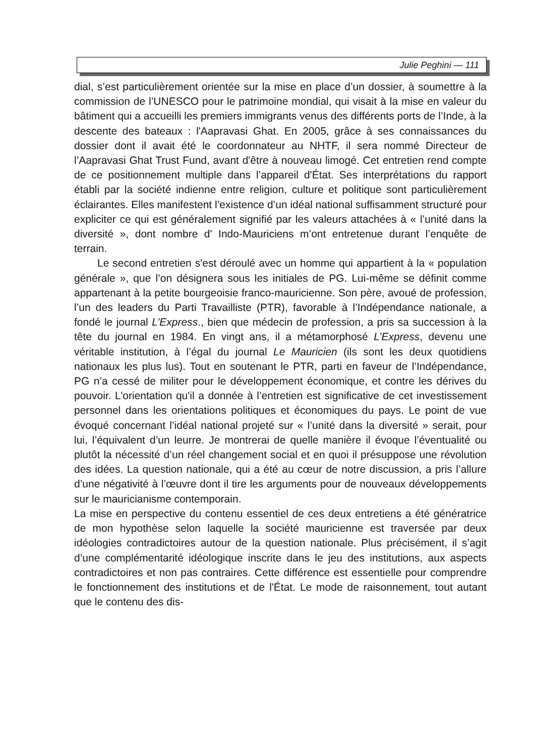Julie Peghini — 111
dial, s’est particulièrement orientée sur la mise en place d’un dossier, à soumettre à la commission de l’UNESCO pour le patrimoine mondial, qui visait à la mise en valeur du bâtiment qui a accueilli les premiers immigrants venus des différents ports de l’Inde, à la descente des bateaux : l'Aapravasi Ghat. En 2005, grâce à ses connaissances du dossier dont il avait été le coordonnateur au NHTF, il sera nommé Directeur de l’Aapravasi Ghat Trust Fund, avant d'être à nouveau limogé. Cet entretien rend compte de ce positionnement multiple dans l’appareil d'État. Ses interprétations du rapport établi par la société indienne entre religion, culture et politique sont particulièrement éclairantes. Elles manifestent l’existence d’un idéal national suffisamment structuré pour expliciter ce qui est généralement signifié par les valeurs attachées à « l’unité dans la diversité », dont nombre d' Indo-Mauriciens m’ont entretenue durant l’enquête de terrain.
Le second entretien s'est déroulé avec un homme qui appartient à la « population générale », que l’on désignera sous les initiales de PG. Lui-même se définit comme appartenant à la petite bourgeoisie franco-mauricienne. Son père, avoué de profession, l’un des leaders du Parti Travailliste (PTR), favorable à l’Indépendance nationale, a fondé le journal L’Express., bien que médecin de profession, a pris sa succession à la tête du journal en 1984. En vingt ans, il a métamorphosé L’Express, devenu une véritable institution, à l’égal du journal Le Mauricien (ils sont les deux quotidiens nationaux les plus lus). Tout en soutenant le PTR, parti en faveur de l’Indépendance, PG n’a cessé de militer pour le développement économique, et contre les dérives du pouvoir. L’orientation qu'il a donnée à l’entretien est significative de cet investissement personnel dans les orientations politiques et économiques du pays. Le point de vue évoqué concernant l’idéal national projeté sur « l’unité dans la diversité » serait, pour lui, l’équivalent d’un leurre. Je montrerai de quelle manière il évoque l’éventualité ou plutôt la nécessité d’un réel changement social et en quoi il présuppose une révolution des idées. La question nationale, qui a été au cœur de notre discussion, a pris l’allure d’une négativité à l’œuvre dont il tire les arguments pour de nouveaux développements sur le mauricianisme contemporain.
La mise en perspective du contenu essentiel de ces deux entretiens a été génératrice de mon hypothèse selon laquelle la société mauricienne est traversée par deux idéologies contradictoires autour de la question nationale. Plus précisément, il s’agit d’une complémentarité idéologique inscrite dans le jeu des institutions, aux aspects contradictoires et non pas contraires. Cette différence est essentielle pour comprendre le fonctionnement des institutions et de l'État. Le mode de raisonnement, tout autant que le contenu des dis-